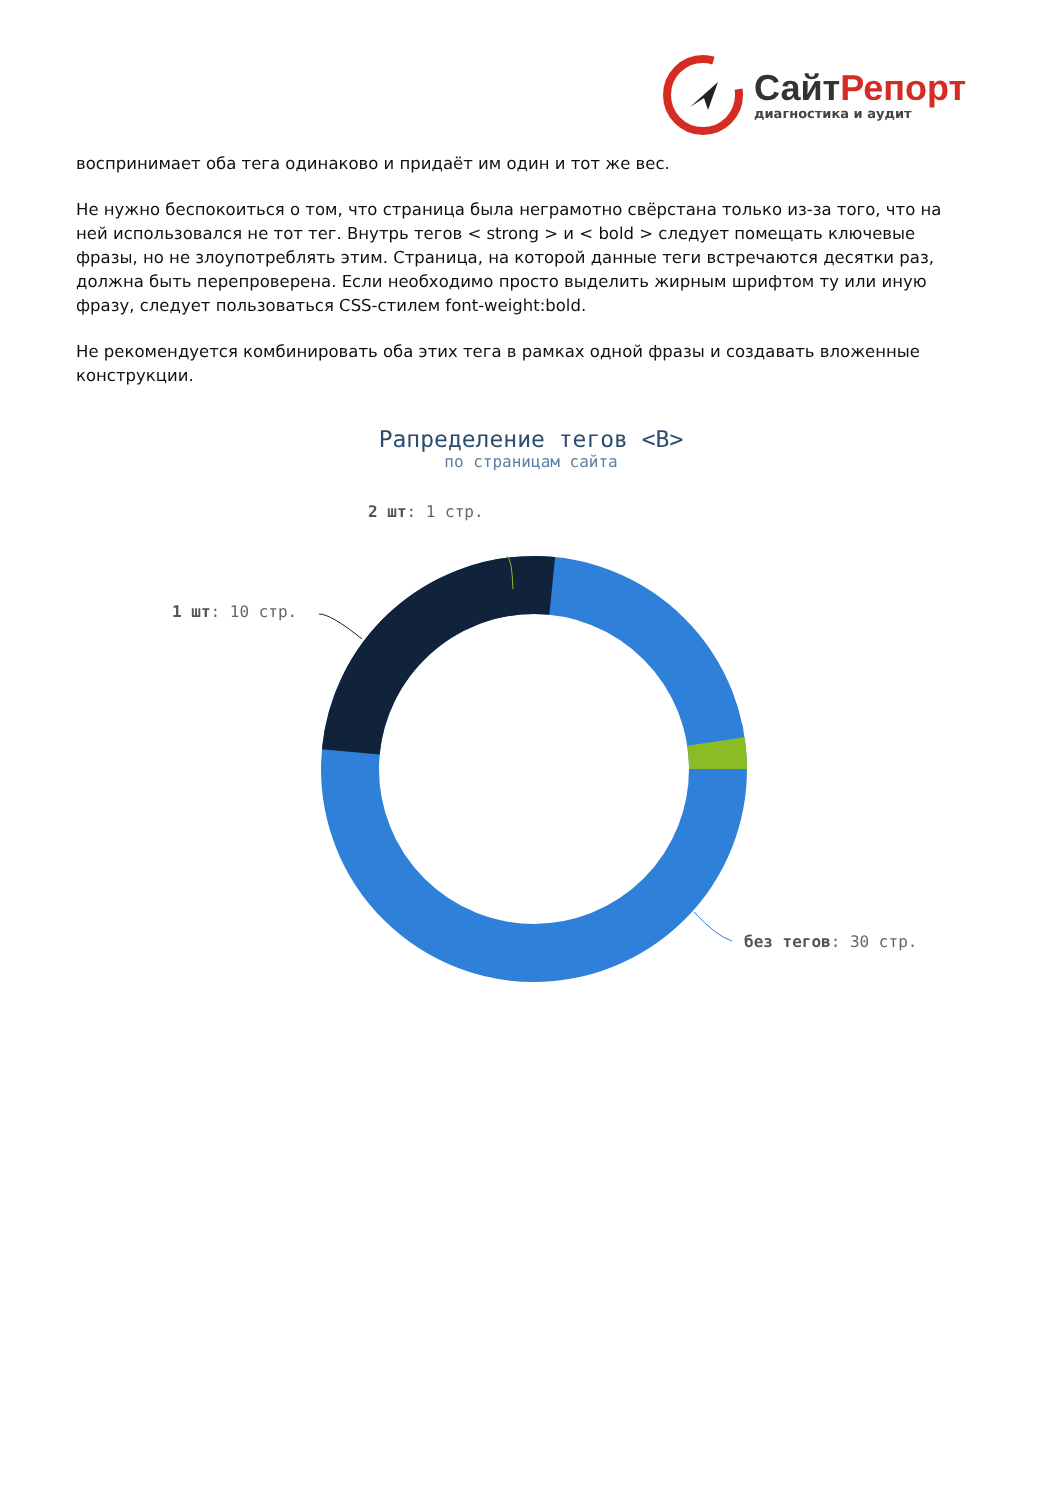СайтРепорт
диагностика и аудит
воспринимает оба тега одинаково и придаёт им один и тот же вес.
Не нужно беспокоиться о том, что страница была неграмотно свёрстана только из-за того, что на ней использовался не тот тег. Внутрь тегов < strong > и < bold > следует помещать ключевые фразы, но не злоупотреблять этим. Страница, на которой данные теги встречаются десятки раз, должна быть перепроверена. Если необходимо просто выделить жирным шрифтом ту или иную фразу, следует пользоваться CSS-стилем font-weight:bold.
Не рекомендуется комбинировать оба этих тега в рамках одной фразы и создавать вложенные конструкции.
Рапределение тегов <B>
по страницам сайта
2 шт: 1 стр.
1 шт: 10 стр.
без тегов: 30 стр.